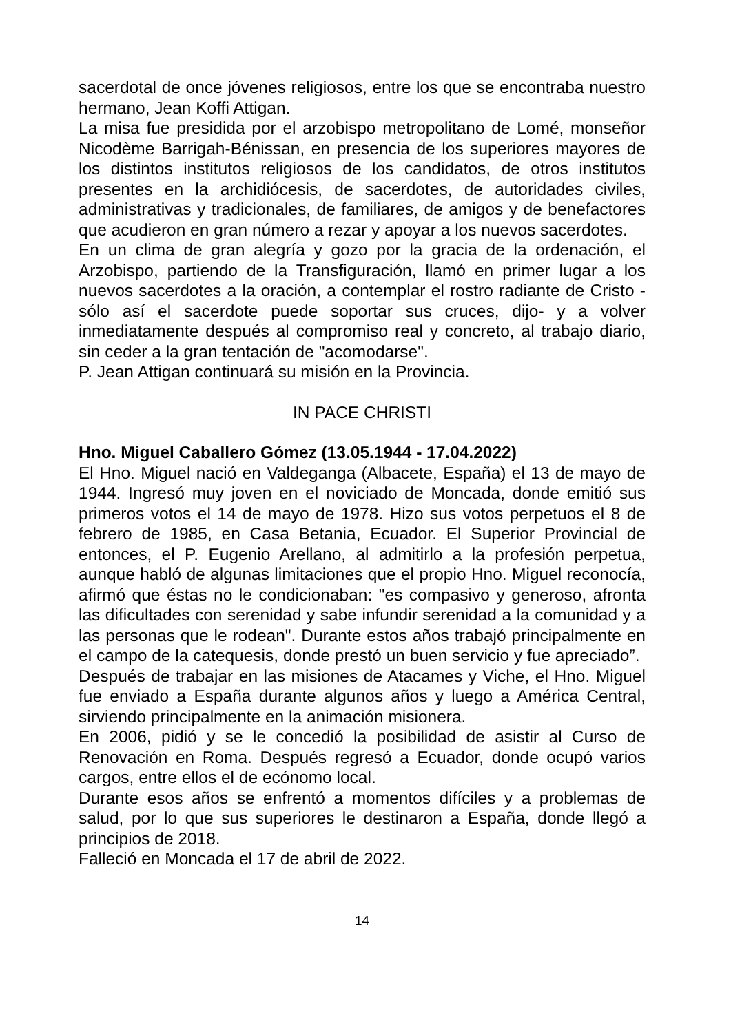sacerdotal de once jóvenes religiosos, entre los que se encontraba nuestro hermano, Jean Koffi Attigan.
La misa fue presidida por el arzobispo metropolitano de Lomé, monseñor Nicodème Barrigah-Bénissan, en presencia de los superiores mayores de los distintos institutos religiosos de los candidatos, de otros institutos presentes en la archidiócesis, de sacerdotes, de autoridades civiles, administrativas y tradicionales, de familiares, de amigos y de benefactores que acudieron en gran número a rezar y apoyar a los nuevos sacerdotes.
En un clima de gran alegría y gozo por la gracia de la ordenación, el Arzobispo, partiendo de la Transfiguración, llamó en primer lugar a los nuevos sacerdotes a la oración, a contemplar el rostro radiante de Cristo -sólo así el sacerdote puede soportar sus cruces, dijo- y a volver inmediatamente después al compromiso real y concreto, al trabajo diario, sin ceder a la gran tentación de "acomodarse".
P. Jean Attigan continuará su misión en la Provincia.
IN PACE CHRISTI
Hno. Miguel Caballero Gómez (13.05.1944 - 17.04.2022)
El Hno. Miguel nació en Valdeganga (Albacete, España) el 13 de mayo de 1944. Ingresó muy joven en el noviciado de Moncada, donde emitió sus primeros votos el 14 de mayo de 1978. Hizo sus votos perpetuos el 8 de febrero de 1985, en Casa Betania, Ecuador. El Superior Provincial de entonces, el P. Eugenio Arellano, al admitirlo a la profesión perpetua, aunque habló de algunas limitaciones que el propio Hno. Miguel reconocía, afirmó que éstas no le condicionaban: "es compasivo y generoso, afronta las dificultades con serenidad y sabe infundir serenidad a la comunidad y a las personas que le rodean". Durante estos años trabajó principalmente en el campo de la catequesis, donde prestó un buen servicio y fue apreciado”.
Después de trabajar en las misiones de Atacames y Viche, el Hno. Miguel fue enviado a España durante algunos años y luego a América Central, sirviendo principalmente en la animación misionera.
En 2006, pidió y se le concedió la posibilidad de asistir al Curso de Renovación en Roma. Después regresó a Ecuador, donde ocupó varios cargos, entre ellos el de ecónomo local.
Durante esos años se enfrentó a momentos difíciles y a problemas de salud, por lo que sus superiores le destinaron a España, donde llegó a principios de 2018.
Falleció en Moncada el 17 de abril de 2022.
14